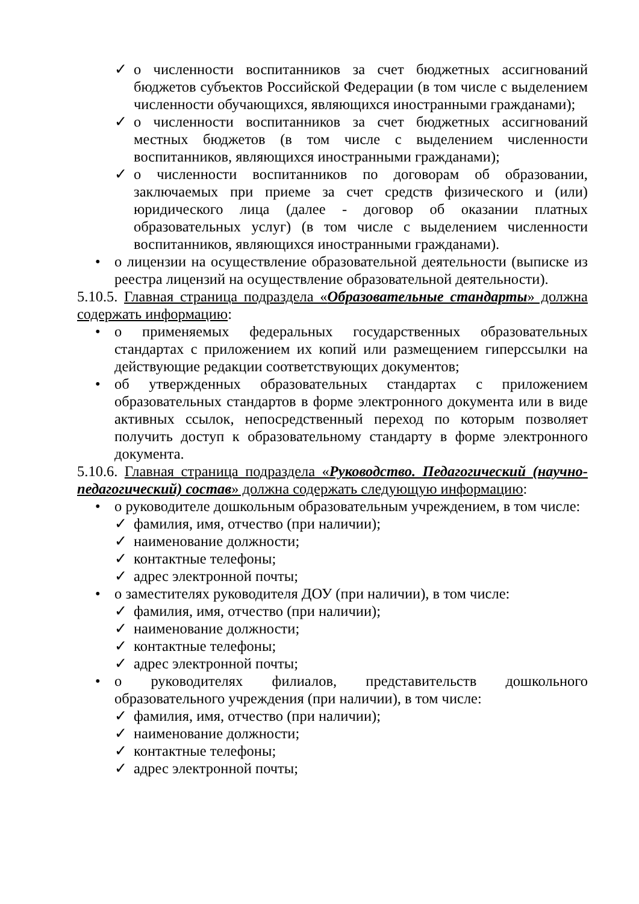✓ о численности воспитанников за счет бюджетных ассигнований бюджетов субъектов Российской Федерации (в том числе с выделением численности обучающихся, являющихся иностранными гражданами);
✓ о численности воспитанников за счет бюджетных ассигнований местных бюджетов (в том числе с выделением численности воспитанников, являющихся иностранными гражданами);
✓ о численности воспитанников по договорам об образовании, заключаемых при приеме за счет средств физического и (или) юридического лица (далее - договор об оказании платных образовательных услуг) (в том числе с выделением численности воспитанников, являющихся иностранными гражданами).
• о лицензии на осуществление образовательной деятельности (выписке из реестра лицензий на осуществление образовательной деятельности).
5.10.5. Главная страница подраздела «Образовательные стандарты» должна содержать информацию:
• о применяемых федеральных государственных образовательных стандартах с приложением их копий или размещением гиперссылки на действующие редакции соответствующих документов;
• об утвержденных образовательных стандартах с приложением образовательных стандартов в форме электронного документа или в виде активных ссылок, непосредственный переход по которым позволяет получить доступ к образовательному стандарту в форме электронного документа.
5.10.6. Главная страница подраздела «Руководство. Педагогический (научно-педагогический) состав» должна содержать следующую информацию:
• о руководителе дошкольным образовательным учреждением, в том числе:
✓ фамилия, имя, отчество (при наличии);
✓ наименование должности;
✓ контактные телефоны;
✓ адрес электронной почты;
• о заместителях руководителя ДОУ (при наличии), в том числе:
✓ фамилия, имя, отчество (при наличии);
✓ наименование должности;
✓ контактные телефоны;
✓ адрес электронной почты;
• о руководителях филиалов, представительств дошкольного образовательного учреждения (при наличии), в том числе:
✓ фамилия, имя, отчество (при наличии);
✓ наименование должности;
✓ контактные телефоны;
✓ адрес электронной почты;